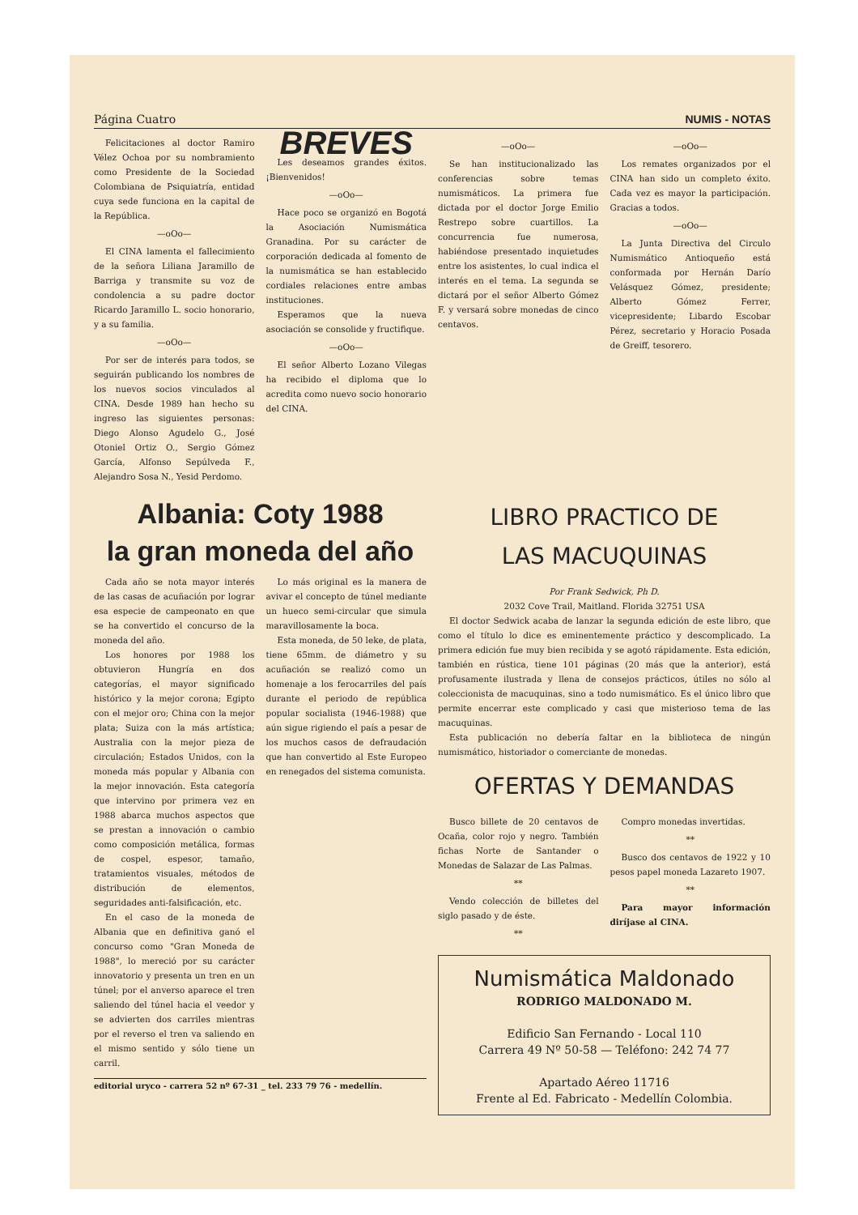Página Cuatro NUMIS - NOTAS
Felicitaciones al doctor Ramiro Vélez Ochoa por su nombramiento como Presidente de la Sociedad Colombiana de Psiquiatría, entidad cuya sede funciona en la capital de la República.
—oOo—
El CINA lamenta el fallecimiento de la señora Liliana Jaramillo de Barriga y transmite su voz de condolencia a su padre doctor Ricardo Jaramillo L. socio honorario, y a su familia.
—oOo—
Por ser de interés para todos, se seguirán publicando los nombres de los nuevos socios vinculados al CINA. Desde 1989 han hecho su ingreso las siguientes personas: Diego Alonso Agudelo G., José Otoniel Ortiz O., Sergio Gómez García, Alfonso Sepúlveda F., Alejandro Sosa N., Yesid Perdomo.
BREVES
Les deseamos grandes éxitos. ¡Bienvenidos!
—oOo—
Hace poco se organizó en Bogotá la Asociación Numismática Granadina. Por su carácter de corporación dedicada al fomento de la numismática se han establecido cordiales relaciones entre ambas instituciones.
Esperamos que la nueva asociación se consolide y fructifique.
—oOo—
El señor Alberto Lozano Vilegas ha recibido el diploma que lo acredita como nuevo socio honorario del CINA.
—oOo—
Se han institucionalizado las conferencias sobre temas numismáticos. La primera fue dictada por el doctor Jorge Emilio Restrepo sobre cuartillos. La concurrencia fue numerosa, habiéndose presentado inquietudes entre los asistentes, lo cual indica el interés en el tema. La segunda se dictará por el señor Alberto Gómez F. y versará sobre monedas de cinco centavos.
—oOo—
Los remates organizados por el CINA han sido un completo éxito. Cada vez es mayor la participación. Gracias a todos.
—oOo—
La Junta Directiva del Circulo Numismático Antioqueño está conformada por Hernán Darío Velásquez Gómez, presidente; Alberto Gómez Ferrer, vicepresidente; Libardo Escobar Pérez, secretario y Horacio Posada de Greiff, tesorero.
Albania: Coty 1988
la gran moneda del año
Cada año se nota mayor interés de las casas de acuñación por lograr esa especie de campeonato en que se ha convertido el concurso de la moneda del año.
Los honores por 1988 los obtuvieron Hungría en dos categorías, el mayor significado histórico y la mejor corona; Egipto con el mejor oro; China con la mejor plata; Suiza con la más artística; Australia con la mejor pieza de circulación; Estados Unidos, con la moneda más popular y Albania con la mejor innovación. Esta categoría que intervino por primera vez en 1988 abarca muchos aspectos que se prestan a innovación o cambio como composición metálica, formas de cospel, espesor, tamaño, tratamientos visuales, métodos de distribución de elementos, seguridades anti-falsificación, etc.
En el caso de la moneda de Albania que en definitiva ganó el concurso como "Gran Moneda de 1988", lo mereció por su carácter innovatorio y presenta un tren en un túnel; por el anverso aparece el tren saliendo del túnel hacia el veedor y se advierten dos carriles mientras por el reverso el tren va saliendo en el mismo sentido y sólo tiene un carril.
Lo más original es la manera de avivar el concepto de túnel mediante un hueco semi-circular que simula maravillosamente la boca.
Esta moneda, de 50 leke, de plata, tiene 65mm. de diámetro y su acuñación se realizó como un homenaje a los ferocarriles del país durante el periodo de república popular socialista (1946-1988) que aún sigue rigiendo el país a pesar de los muchos casos de defraudación que han convertido al Este Europeo en renegados del sistema comunista.
editorial uryco - carrera 52 nº 67-31 _ tel. 233 79 76 - medellín.
LIBRO PRACTICO DE
LAS MACUQUINAS
Por Frank Sedwick, Ph D.
2032 Cove Trail, Maitland. Florida 32751 USA
El doctor Sedwick acaba de lanzar la segunda edición de este libro, que como el título lo dice es eminentemente práctico y descomplicado. La primera edición fue muy bien recibida y se agotó rápidamente. Esta edición, también en rústica, tiene 101 páginas (20 más que la anterior), está profusamente ilustrada y llena de consejos prácticos, útiles no sólo al coleccionista de macuquinas, sino a todo numismático. Es el único libro que permite encerrar este complicado y casi que misterioso tema de las macuquinas.
Esta publicación no debería faltar en la biblioteca de ningún numismático, historiador o comerciante de monedas.
OFERTAS Y DEMANDAS
Busco billete de 20 centavos de Ocaña, color rojo y negro. También fichas Norte de Santander o Monedas de Salazar de Las Palmas.
**
Vendo colección de billetes del siglo pasado y de éste.
**
Compro monedas invertidas.
**
Busco dos centavos de 1922 y 10 pesos papel moneda Lazareto 1907.
**
Para mayor información diríjase al CINA.
Numismática Maldonado
RODRIGO MALDONADO M.
Edificio San Fernando - Local 110
Carrera 49 Nº 50-58 — Teléfono: 242 74 77
Apartado Aéreo 11716
Frente al Ed. Fabricato - Medellín Colombia.